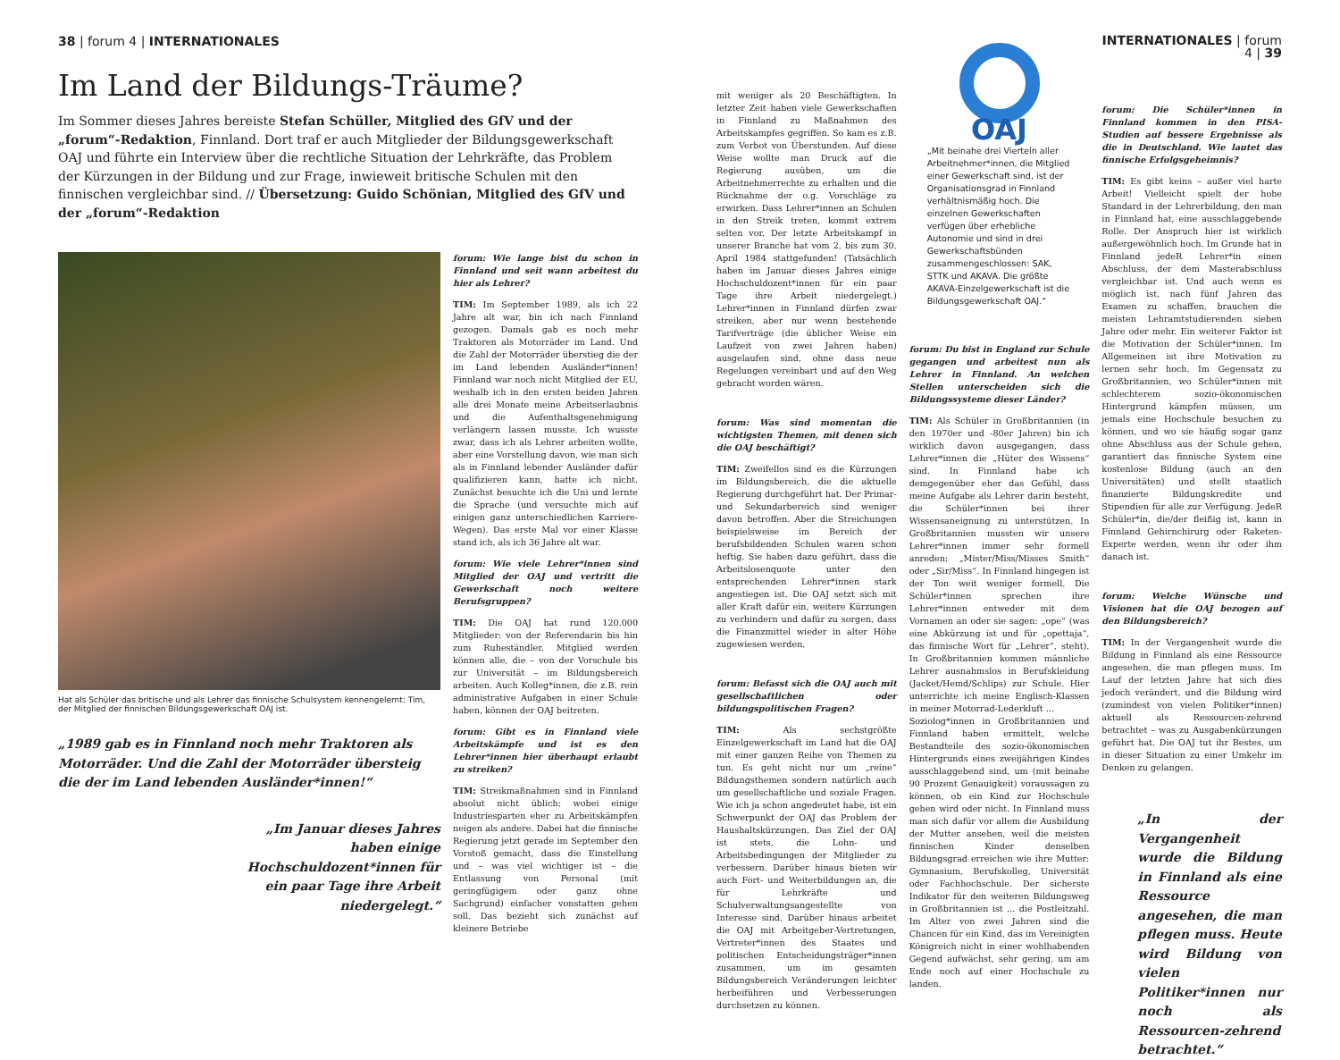38 | forum 4 | INTERNATIONALES
Im Land der Bildungs-Träume?
Im Sommer dieses Jahres bereiste Stefan Schüller, Mitglied des GfV und der „forum“-Redaktion, Finnland. Dort traf er auch Mitglieder der Bildungsgewerkschaft OAJ und führte ein Interview über die rechtliche Situation der Lehrkräfte, das Problem der Kürzungen in der Bildung und zur Frage, inwieweit britische Schulen mit den finnischen vergleichbar sind. // Übersetzung: Guido Schönian, Mitglied des GfV und der „forum“-Redaktion
Hat als Schüler das britische und als Lehrer das finnische Schulsystem kennengelernt: Tim, der Mitglied der finnischen Bildungsgewerkschaft OAJ ist.
„1989 gab es in Finnland noch mehr Traktoren als Motorräder. Und die Zahl der Motorräder übersteig die der im Land lebenden Ausländer*innen!“
„Im Januar dieses Jahres haben einige Hochschuldozent*innen für ein paar Tage ihre Arbeit niedergelegt.“
forum: Wie lange bist du schon in Finnland und seit wann arbeitest du hier als Lehrer?
TIM: Im September 1989, als ich 22 Jahre alt war, bin ich nach Finnland gezogen. Damals gab es noch mehr Traktoren als Motorräder im Land. Und die Zahl der Motorräder überstieg die der im Land lebenden Ausländer*innen! Finnland war noch nicht Mitglied der EU, weshalb ich in den ersten beiden Jahren alle drei Monate meine Arbeitserlaubnis und die Aufenthaltsgenehmigung verlängern lassen musste. Ich wusste zwar, dass ich als Lehrer arbeiten wollte, aber eine Vorstellung davon, wie man sich als in Finnland lebender Ausländer dafür qualifizieren kann, hatte ich nicht. Zunächst besuchte ich die Uni und lernte die Sprache (und versuchte mich auf einigen ganz unterschiedlichen Karriere-Wegen). Das erste Mal vor einer Klasse stand ich, als ich 36 Jahre alt war.
forum: Wie viele Lehrer*innen sind Mitglied der OAJ und vertritt die Gewerkschaft noch weitere Berufsgruppen?
TIM: Die OAJ hat rund 120.000 Mitglieder: von der Referendarin bis hin zum Ruheständler. Mitglied werden können alle, die – von der Vorschule bis zur Universität – im Bildungsbereich arbeiten. Auch Kolleg*innen, die z.B. rein administrative Aufgaben in einer Schule haben, können der OAJ beitreten.
forum: Gibt es in Finnland viele Arbeitskämpfe und ist es den Lehrer*innen hier überhaupt erlaubt zu streiken?
TIM: Streikmaßnahmen sind in Finnland absolut nicht üblich; wobei einige Industriesparten eher zu Arbeitskämpfen neigen als andere. Dabei hat die finnische Regierung jetzt gerade im September den Vorstoß gemacht, dass die Einstellung und – was viel wichtiger ist – die Entlassung von Personal (mit geringfügigem oder ganz ohne Sachgrund) einfacher vonstatten gehen soll. Das bezieht sich zunächst auf kleinere Betriebe
mit weniger als 20 Beschäftigten. In letzter Zeit haben viele Gewerkschaften in Finnland zu Maßnahmen des Arbeitskampfes gegriffen. So kam es z.B. zum Verbot von Überstunden. Auf diese Weise wollte man Druck auf die Regierung ausüben, um die Arbeitnehmerrechte zu erhalten und die Rücknahme der o.g. Vorschläge zu erwirken. Dass Lehrer*innen an Schulen in den Streik treten, kommt extrem selten vor. Der letzte Arbeitskampf in unserer Branche hat vom 2. bis zum 30. April 1984 stattgefunden! (Tatsächlich haben im Januar dieses Jahres einige Hochschuldozent*innen für ein paar Tage ihre Arbeit niedergelegt.) Lehrer*innen in Finnland dürfen zwar streiken, aber nur wenn bestehende Tarifverträge (die üblicher Weise ein Laufzeit von zwei Jahren haben) ausgelaufen sind, ohne dass neue Regelungen vereinbart und auf den Weg gebracht worden wären.
forum: Was sind momentan die wichtigsten Themen, mit denen sich die OAJ beschäftigt?
TIM: Zweifellos sind es die Kürzungen im Bildungsbereich, die die aktuelle Regierung durchgeführt hat. Der Primar- und Sekundarbereich sind weniger davon betroffen. Aber die Streichungen beispielsweise im Bereich der berufsbildenden Schulen waren schon heftig. Sie haben dazu geführt, dass die Arbeitslosenquote unter den entsprechenden Lehrer*innen stark angestiegen ist. Die OAJ setzt sich mit aller Kraft dafür ein, weitere Kürzungen zu verhindern und dafür zu sorgen, dass die Finanzmittel wieder in alter Höhe zugewiesen werden.
forum: Befasst sich die OAJ auch mit gesellschaftlichen oder bildungspolitischen Fragen?
TIM: Als sechstgrößte Einzelgewerkschaft im Land hat die OAJ mit einer ganzen Reihe von Themen zu tun. Es geht nicht nur um „reine“ Bildungsthemen sondern natürlich auch um gesellschaftliche und soziale Fragen. Wie ich ja schon angedeutet habe, ist ein Schwerpunkt der OAJ das Problem der Haushaltskürzungen. Das Ziel der OAJ ist stets, die Lohn- und Arbeitsbedingungen der Mitglieder zu verbessern. Darüber hinaus bieten wir auch Fort- und Weiterbildungen an, die für Lehrkräfte und Schulverwaltungsangestellte von Interesse sind. Darüber hinaus arbeitet die OAJ mit Arbeitgeber-Vertretungen, Vertreter*innen des Staates und politischen Entscheidungsträger*innen zusammen, um im gesamten Bildungsbereich Veränderungen leichter herbeiführen und Verbesserungen durchsetzen zu können.
OAJ
„Mit beinahe drei Vierteln aller Arbeitnehmer*innen, die Mitglied einer Gewerkschaft sind, ist der Organisationsgrad in Finnland verhältnismäßig hoch. Die einzelnen Gewerkschaften verfügen über erhebliche Autonomie und sind in drei Gewerkschaftsbünden zusammengeschlossen: SAK, STTK und AKAVA. Die größte AKAVA-Einzelgewerkschaft ist die Bildungsgewerkschaft OAJ.“
forum: Du bist in England zur Schule gegangen und arbeitest nun als Lehrer in Finnland. An welchen Stellen unterscheiden sich die Bildungssysteme dieser Länder?
TIM: Als Schüler in Großbritannien (in den 1970er und -80er Jahren) bin ich wirklich davon ausgegangen, dass Lehrer*innen die „Hüter des Wissens“ sind. In Finnland habe ich demgegenüber eher das Gefühl, dass meine Aufgabe als Lehrer darin besteht, die Schüler*innen bei ihrer Wissensaneignung zu unterstützen. In Großbritannien mussten wir unsere Lehrer*innen immer sehr formell anreden: „Mister/Miss/Misses Smith“ oder „Sir/Miss“. In Finnland hingegen ist der Ton weit weniger formell. Die Schüler*innen sprechen ihre Lehrer*innen entweder mit dem Vornamen an oder sie sagen: „ope“ (was eine Abkürzung ist und für „opettaja“, das finnische Wort für „Lehrer“, steht). In Großbritannien kommen männliche Lehrer ausnahmslos in Berufskleidung (Jacket/Hemd/Schlips) zur Schule. Hier unterrichte ich meine Englisch-Klassen in meiner Motorrad-Lederkluft ...
Soziolog*innen in Großbritannien und Finnland haben ermittelt, welche Bestandteile des sozio-ökonomischen Hintergrunds eines zweijährigen Kindes ausschlaggebend sind, um (mit beinahe 90 Prozent Genauigkeit) voraussagen zu können, ob ein Kind zur Hochschule gehen wird oder nicht. In Finnland muss man sich dafür vor allem die Ausbildung der Mutter ansehen, weil die meisten finnischen Kinder denselben Bildungsgrad erreichen wie ihre Mutter: Gymnasium, Berufskolleg, Universität oder Fachhochschule. Der sicherste Indikator für den weiteren Bildungsweg in Großbritannien ist ... die Postleitzahl. Im Alter von zwei Jahren sind die Chancen für ein Kind, das im Vereinigten Königreich nicht in einer wohlhabenden Gegend aufwächst, sehr gering, um am Ende noch auf einer Hochschule zu landen.
INTERNATIONALES | forum 4 | 39
forum: Die Schüler*innen in Finnland kommen in den PISA-Studien auf bessere Ergebnisse als die in Deutschland. Wie lautet das finnische Erfolgsgeheimnis?
TIM: Es gibt keins – außer viel harte Arbeit! Vielleicht spielt der hohe Standard in der Lehrerbildung, den man in Finnland hat, eine ausschlaggebende Rolle. Der Anspruch hier ist wirklich außergewöhnlich hoch. Im Grunde hat in Finnland jedeR Lehrer*in einen Abschluss, der dem Masterabschluss vergleichbar ist. Und auch wenn es möglich ist, nach fünf Jahren das Examen zu schaffen, brauchen die meisten Lehramtstudierenden sieben Jahre oder mehr. Ein weiterer Faktor ist die Motivation der Schüler*innen. Im Allgemeinen ist ihre Motivation zu lernen sehr hoch. Im Gegensatz zu Großbritannien, wo Schüler*innen mit schlechterem sozio-ökonomischen Hintergrund kämpfen müssen, um jemals eine Hochschule besuchen zu können, und wo sie häufig sogar ganz ohne Abschluss aus der Schule gehen, garantiert das finnische System eine kostenlose Bildung (auch an den Universitäten) und stellt staatlich finanzierte Bildungskredite und Stipendien für alle zur Verfügung. JedeR Schüler*in, die/der fleißig ist, kann in Finnland Gehirnchirurg oder Raketen-Experte werden, wenn ihr oder ihm danach ist.
forum: Welche Wünsche und Visionen hat die OAJ bezogen auf den Bildungsbereich?
TIM: In der Vergangenheit wurde die Bildung in Finnland als eine Ressource angesehen, die man pflegen muss. Im Lauf der letzten Jahre hat sich dies jedoch verändert, und die Bildung wird (zumindest von vielen Politiker*innen) aktuell als Ressourcen-zehrend betrachtet – was zu Ausgabenkürzungen geführt hat. Die OAJ tut ihr Bestes, um in dieser Situation zu einer Umkehr im Denken zu gelangen.
„In der Vergangenheit wurde die Bildung in Finnland als eine Ressource angesehen, die man pflegen muss. Heute wird Bildung von vielen Politiker*innen nur noch als Ressourcen-zehrend betrachtet.“